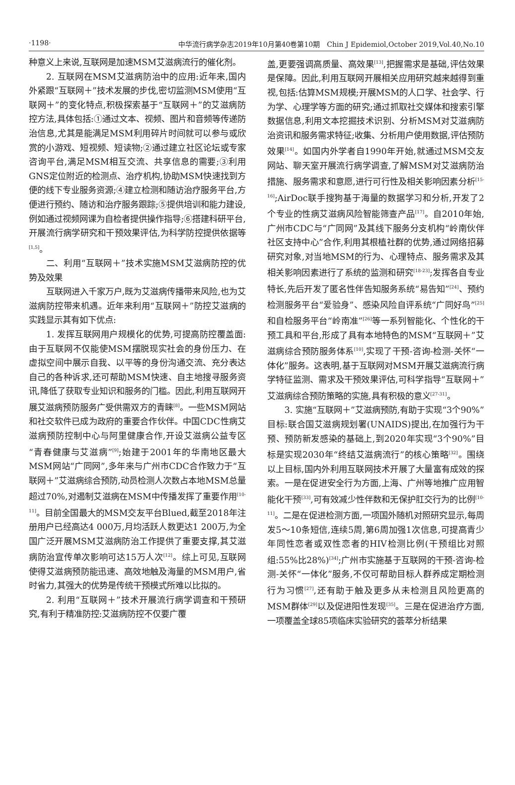·1198· 中华流行病学杂志2019年10月第40卷第10期　Chin J Epidemiol,October 2019,Vol.40,No.10
种意义上来说,互联网是加速MSM艾滋病流行的催化剂。
2. 互联网在MSM艾滋病防治中的应用:近年来,国内外紧跟“互联网＋”技术发展的步伐,密切监测MSM使用“互联网＋”的变化特点,积极探索基于“互联网＋”的艾滋病防控方法,具体包括:①通过文本、视频、图片和音频等传递防治信息,尤其是能满足MSM利用碎片时间就可以参与或欣赏的小游戏、短视频、短读物;②通过建立社区论坛或专家咨询平台,满足MSM相互交流、共享信息的需要;③利用GNS定位附近的检测点、治疗机构,协助MSM快速找到方便的线下专业服务资源;④建立检测和随访治疗服务平台,方便进行预约、随访和治疗服务跟踪;⑤提供培训和能力建设,例如通过视频网课为自检者提供操作指导;⑥搭建科研平台,开展流行病学研究和干预效果评估,为科学防控提供依据等<sup>[1,5]</sup>。
二、利用“互联网＋”技术实施MSM艾滋病防控的优势及效果
互联网进入千家万户,既为艾滋病传播带来风险,也为艾滋病防控带来机遇。近年来利用“互联网＋”防控艾滋病的实践显示其有如下优点:
1. 发挥互联网用户规模化的优势,可提高防控覆盖面:由于互联网不仅能使MSM摆脱现实社会的身份压力、在虚拟空间中展示自我、以平等的身份沟通交流、充分表达自己的各种诉求,还可帮助MSM快速、自主地搜寻服务资讯,降低了获取专业知识和服务的门槛。因此,利用互联网开展艾滋病预防服务广受供需双方的青睐<sup>[8]</sup>。一些MSM网站和社交软件已成为政府的重要合作伙伴。中国CDC性病艾滋病预防控制中心与阿里健康合作,开设艾滋病公益专区“青春健康与艾滋病”<sup>[9]</sup>;始建于2001年的华南地区最大MSM网站“广同网”,多年来与广州市CDC合作致力于“互联网＋”艾滋病综合预防,动员检测人次数占本地MSM总量超过70%,对遏制艾滋病在MSM中传播发挥了重要作用<sup>[10-11]</sup>。目前全国最大的MSM交友平台Blued,截至2018年注册用户已经高达4 000万,月均活跃人数更达1 200万,为全国广泛开展MSM艾滋病防治工作提供了重要支撑,其艾滋病防治宣传单次影响可达15万人次<sup>[12]</sup>。综上可见,互联网使得艾滋病预防能迅速、高效地触及海量的MSM用户,省时省力,其强大的优势是传统干预模式所难以比拟的。
2. 利用“互联网＋”技术开展流行病学调查和干预研究,有利于精准防控:艾滋病防控不仅要广覆
盖,更要强调高质量、高效果<sup>[13]</sup>,把握需求是基础,评估效果是保障。因此,利用互联网开展相关应用研究越来越得到重视,包括:估算MSM规模;开展MSM的人口学、社会学、行为学、心理学等方面的研究;通过抓取社交媒体和搜索引擎数据信息,利用文本挖掘技术识别、分析MSM对艾滋病防治资讯和服务需求特征;收集、分析用户使用数据,评估预防效果<sup>[14]</sup>。如国内外学者自1990年开始,就通过MSM交友网站、聊天室开展流行病学调查,了解MSM对艾滋病防治措施、服务需求和意愿,进行可行性及相关影响因素分析<sup>[15-16]</sup>;AirDoc联手搜狗基于海量的数据学习和分析,开发了2个专业的性病艾滋病风险智能筛查产品<sup>[17]</sup>。自2010年始,广州市CDC与“广同网”及其线下服务分支机构“岭南伙伴社区支持中心”合作,利用其根植社群的优势,通过网络招募研究对象,对当地MSM的行为、心理特点、服务需求及其相关影响因素进行了系统的监测和研究<sup>[18-23]</sup>;发挥各自专业特长,先后开发了匿名性伴告知服务系统“易告知”<sup>[24]</sup>、预约检测服务平台“爱验身”、感染风险自评系统“广同好鸟”<sup>[25]</sup>和自检服务平台“岭南准”<sup>[26]</sup>等一系列智能化、个性化的干预工具和平台,形成了具有本地特色的MSM“互联网＋”艾滋病综合预防服务体系<sup>[10]</sup>,实现了干预-咨询-检测-关怀“一体化”服务。这表明,基于互联网对MSM开展艾滋病流行病学特征监测、需求及干预效果评估,可科学指导“互联网＋”艾滋病综合预防策略的实施,具有积极的意义<sup>[27-31]</sup>。
3. 实施“互联网＋”艾滋病预防,有助于实现“3个90%”目标:联合国艾滋病规划署(UNAIDS)提出,在加强行为干预、预防新发感染的基础上,到2020年实现“3个90%”目标是实现2030年“终结艾滋病流行”的核心策略<sup>[32]</sup>。围绕以上目标,国内外利用互联网技术开展了大量富有成效的探索。一是在促进安全行为方面,上海、广州等地推广应用智能化干预<sup>[33]</sup>,可有效减少性伴数和无保护肛交行为的比例<sup>[10-11]</sup>。二是在促进检测方面,一项国外随机对照研究显示,每周发5～10条短信,连续5周,第6周加强1次信息,可提高青少年同性恋者或双性恋者的HIV检测比例(干预组比对照组:55%比28%)<sup>[34]</sup>;广州市实施基于互联网的干预-咨询-检测-关怀“一体化”服务,不仅可帮助目标人群养成定期检测行为习惯<sup>[27]</sup>,还有助于触及更多从未检测且风险更高的MSM群体<sup>[29]</sup>以及促进阳性发现<sup>[35]</sup>。三是在促进治疗方面,一项覆盖全球85项临床实验研究的荟萃分析结果